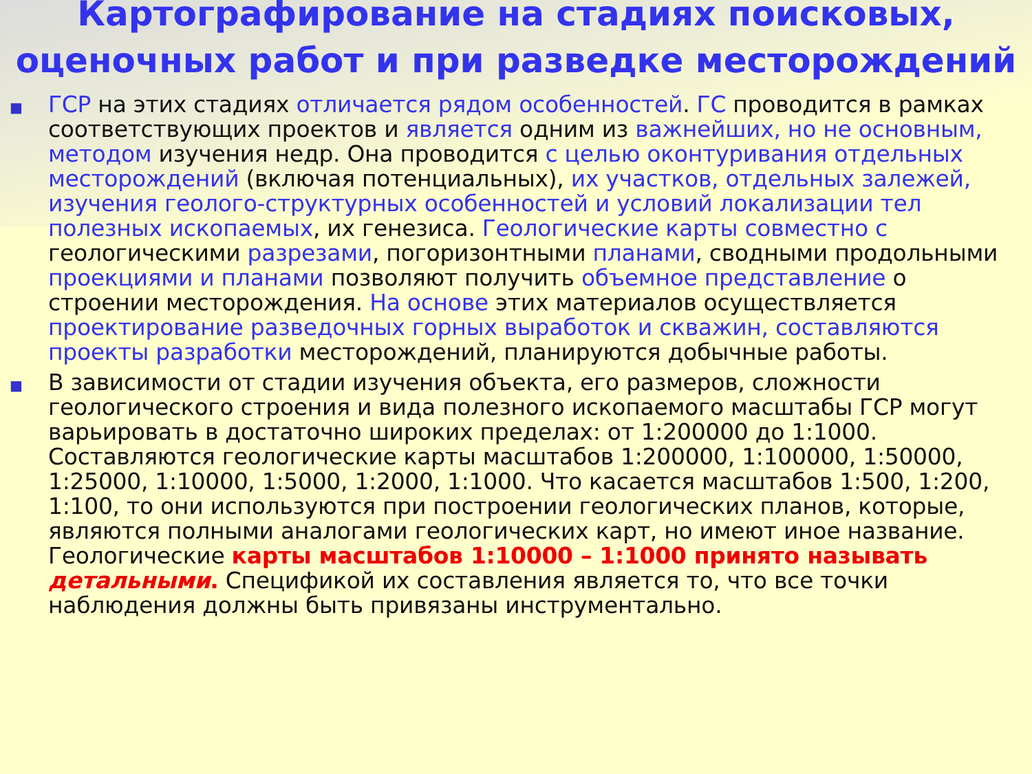Картографирование на стадиях поисковых, оценочных работ и при разведке месторождений
■ ГСР на этих стадиях отличается рядом особенностей. ГС проводится в рамках соответствующих проектов и является одним из важнейших, но не основным, методом изучения недр. Она проводится с целью оконтуривания отдельных месторождений (включая потенциальных), их участков, отдельных залежей, изучения геолого-структурных особенностей и условий локализации тел полезных ископаемых, их генезиса. Геологические карты совместно с геологическими разрезами, погоризонтными планами, сводными продольными проекциями и планами позволяют получить объемное представление о строении месторождения. На основе этих материалов осуществляется проектирование разведочных горных выработок и скважин, составляются проекты разработки месторождений, планируются добычные работы.
■ В зависимости от стадии изучения объекта, его размеров, сложности геологического строения и вида полезного ископаемого масштабы ГСР могут варьировать в достаточно широких пределах: от 1:200000 до 1:1000. Составляются геологические карты масштабов 1:200000, 1:100000, 1:50000, 1:25000, 1:10000, 1:5000, 1:2000, 1:1000. Что касается масштабов 1:500, 1:200, 1:100, то они используются при построении геологических планов, которые, являются полными аналогами геологических карт, но имеют иное название. Геологические карты масштабов 1:10000 – 1:1000 принято называть детальными. Спецификой их составления является то, что все точки наблюдения должны быть привязаны инструментально.